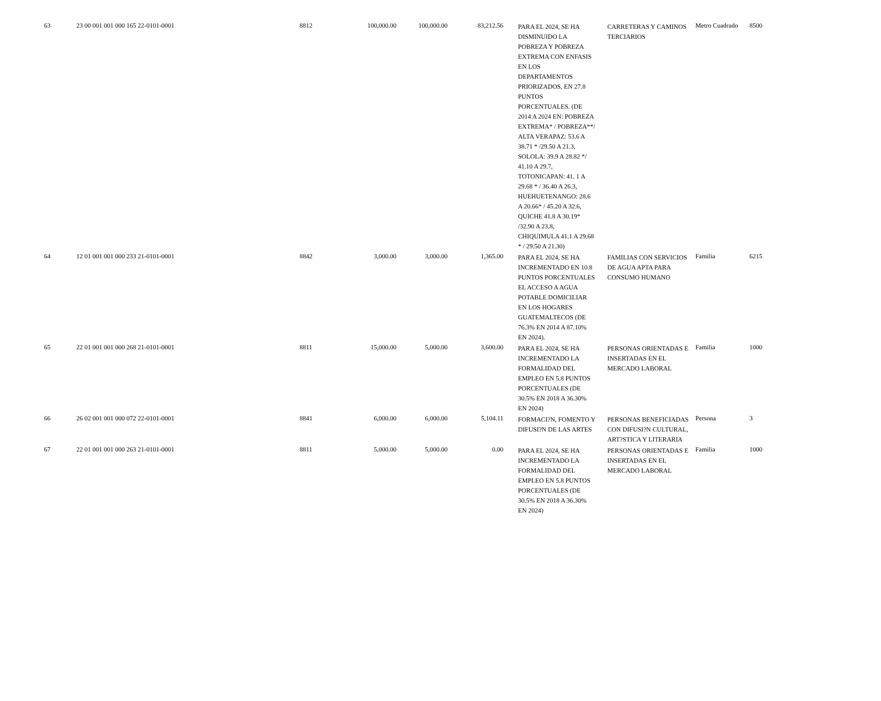| 63 | 23 00 001 001 000 165 22-0101-0001 | 8812 | 100,000.00 | 100,000.00 | 83,212.56 | PARA EL 2024, SE HA DISMINUIDO LA POBREZA Y POBREZA EXTREMA CON ENFASIS EN LOS DEPARTAMENTOS PRIORIZADOS, EN 27.8 PUNTOS PORCENTUALES. (DE 2014 A 2024 EN: POBREZA EXTREMA* / POBREZA**/ ALTA VERAPAZ: 53.6 A 38.71 * /29.50 A 21.3, SOLOLA: 39.9 A 28.82 */ 41.10 A 29.7, TOTONICAPAN: 41. 1 A 29.68 * / 36.40 A 26.3, HUEHUETENANGO: 28.6 A 20.66* / 45.20 A 32.6, QUICHE 41.8 A 30.19* /32.90 A 23.8, CHIQUIMULA 41.1 A 29.68 * / 29.50 A 21.30) | CARRETERAS Y CAMINOS TERCIARIOS | Metro Cuadrado | 8500 |
| 64 | 12 01 001 001 000 233 21-0101-0001 | 8842 | 3,000.00 | 3,000.00 | 1,365.00 | PARA EL 2024, SE HA INCREMENTADO EN 10.8 PUNTOS PORCENTUALES EL ACCESO A AGUA POTABLE DOMICILIAR EN LOS HOGARES GUATEMALTECOS (DE 76.3% EN 2014 A 87.10% EN 2024). | FAMILIAS CON SERVICIOS DE AGUA APTA PARA CONSUMO HUMANO | Familia | 6215 |
| 65 | 22 01 001 001 000 268 21-0101-0001 | 8811 | 15,000.00 | 5,000.00 | 3,600.00 | PARA EL 2024, SE HA INCREMENTADO LA FORMALIDAD DEL EMPLEO EN 5.8 PUNTOS PORCENTUALES (DE 30.5% EN 2018 A 36.30% EN 2024) | PERSONAS ORIENTADAS E INSERTADAS EN EL MERCADO LABORAL | Familia | 1000 |
| 66 | 26 02 001 001 000 072 22-0101-0001 | 8841 | 6,000.00 | 6,000.00 | 5,104.11 | FORMACI?N, FOMENTO Y DIFUSI?N DE LAS ARTES | PERSONAS BENEFICIADAS CON DIFUSI?N CULTURAL, ART?STICA Y LITERARIA | Persona | 3 |
| 67 | 22 01 001 001 000 263 21-0101-0001 | 8811 | 5,000.00 | 5,000.00 | 0.00 | PARA EL 2024, SE HA INCREMENTADO LA FORMALIDAD DEL EMPLEO EN 5.8 PUNTOS PORCENTUALES (DE 30.5% EN 2018 A 36.30% EN 2024) | PERSONAS ORIENTADAS E INSERTADAS EN EL MERCADO LABORAL | Familia | 1000 |